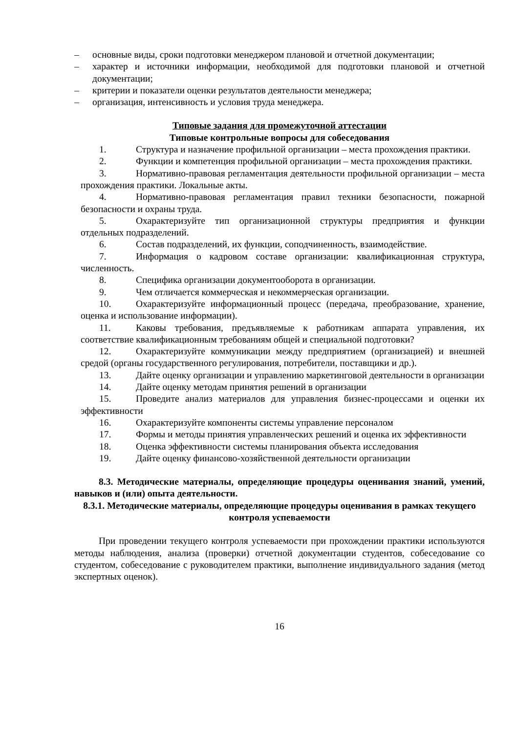– основные виды, сроки подготовки менеджером плановой и отчетной документации;
– характер и источники информации, необходимой для подготовки плановой и отчетной документации;
– критерии и показатели оценки результатов деятельности менеджера;
– организация, интенсивность и условия труда менеджера.
Типовые задания для промежуточной аттестации
Типовые контрольные вопросы для собеседования
1. Структура и назначение профильной организации – места прохождения практики.
2. Функции и компетенция профильной организации – места прохождения практики.
3. Нормативно-правовая регламентация деятельности профильной организации – места прохождения практики. Локальные акты.
4. Нормативно-правовая регламентация правил техники безопасности, пожарной безопасности и охраны труда.
5. Охарактеризуйте тип организационной структуры предприятия и функции отдельных подразделений.
6. Состав подразделений, их функции, соподчиненность, взаимодействие.
7. Информация о кадровом составе организации: квалификационная структура, численность.
8. Специфика организации документооборота в организации.
9. Чем отличается коммерческая и некоммерческая организации.
10. Охарактеризуйте информационный процесс (передача, преобразование, хранение, оценка и использование информации).
11. Каковы требования, предъявляемые к работникам аппарата управления, их соответствие квалификационным требованиям общей и специальной подготовки?
12. Охарактеризуйте коммуникации между предприятием (организацией) и внешней средой (органы государственного регулирования, потребители, поставщики и др.).
13. Дайте оценку организации и управлению маркетинговой деятельности в организации
14. Дайте оценку методам принятия решений в организации
15. Проведите анализ материалов для управления бизнес-процессами и оценки их эффективности
16. Охарактеризуйте компоненты системы управление персоналом
17. Формы и методы принятия управленческих решений и оценка их эффективности
18. Оценка эффективности системы планирования объекта исследования
19. Дайте оценку финансово-хозяйственной деятельности организации
8.3. Методические материалы, определяющие процедуры оценивания знаний, умений, навыков и (или) опыта деятельности.
8.3.1. Методические материалы, определяющие процедуры оценивания в рамках текущего контроля успеваемости
При проведении текущего контроля успеваемости при прохождении практики используются методы наблюдения, анализа (проверки) отчетной документации студентов, собеседование со студентом, собеседование с руководителем практики, выполнение индивидуального задания (метод экспертных оценок).
16